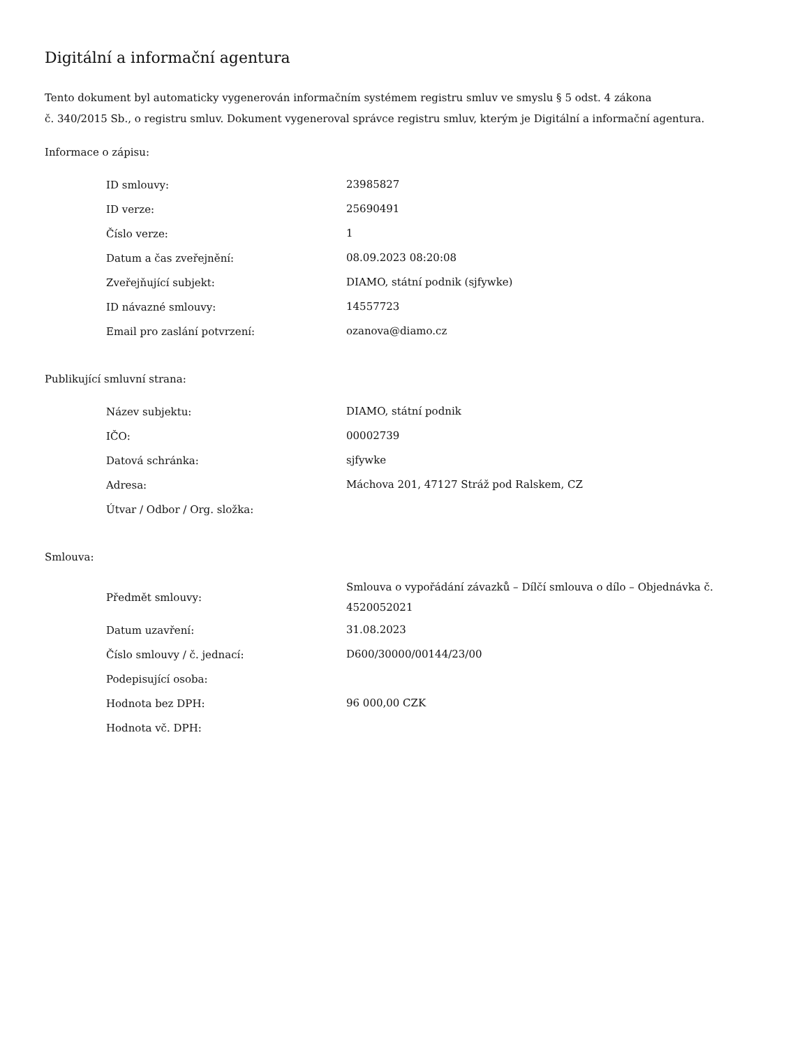Digitální a informační agentura
Tento dokument byl automaticky vygenerován informačním systémem registru smluv ve smyslu § 5 odst. 4 zákona
č. 340/2015 Sb., o registru smluv. Dokument vygeneroval správce registru smluv, kterým je Digitální a informační agentura.
Informace o zápisu:
| ID smlouvy: | 23985827 |
| ID verze: | 25690491 |
| Číslo verze: | 1 |
| Datum a čas zveřejnění: | 08.09.2023 08:20:08 |
| Zveřejňující subjekt: | DIAMO, státní podnik (sjfywke) |
| ID návazné smlouvy: | 14557723 |
| Email pro zaslání potvrzení: | ozanova@diamo.cz |
Publikující smluvní strana:
| Název subjektu: | DIAMO, státní podnik |
| IČO: | 00002739 |
| Datová schránka: | sjfywke |
| Adresa: | Máchova 201, 47127 Stráž pod Ralskem, CZ |
| Útvar / Odbor / Org. složka: | |
Smlouva:
| Předmět smlouvy: | Smlouva o vypořádání závazků – Dílčí smlouva o dílo – Objednávka č. 4520052021 |
| Datum uzavření: | 31.08.2023 |
| Číslo smlouvy / č. jednací: | D600/30000/00144/23/00 |
| Podepisující osoba: | |
| Hodnota bez DPH: | 96 000,00 CZK |
| Hodnota vč. DPH: | |